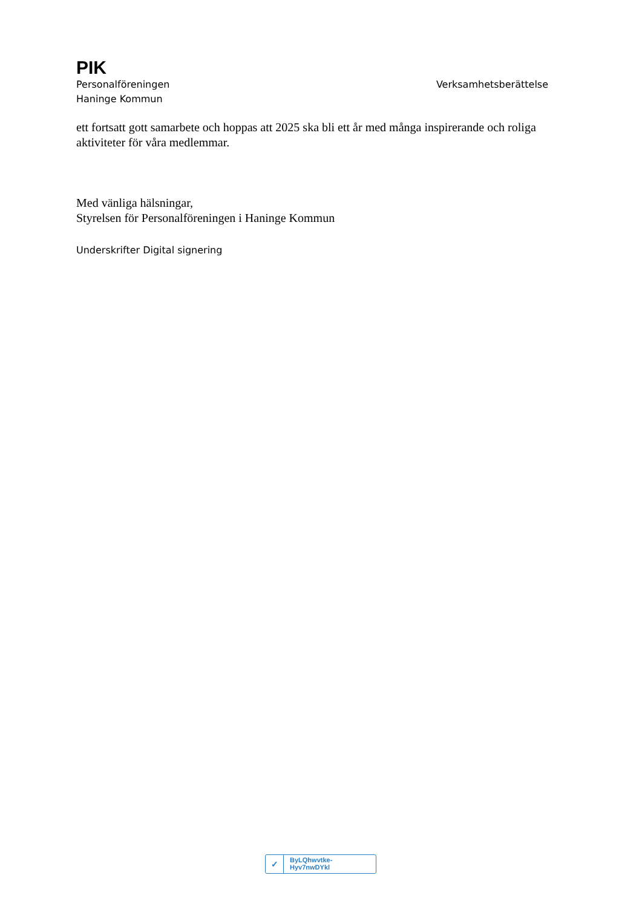PIK
Personalföreningen
Haninge Kommun Verksamhetsberättelse
ett fortsatt gott samarbete och hoppas att 2025 ska bli ett år med många inspirerande och roliga aktiviteter för våra medlemmar.
Med vänliga hälsningar,
Styrelsen för Personalföreningen i Haninge Kommun
Underskrifter Digital signering
✓
ByLQhwvtke-Hyv7nwDYkl